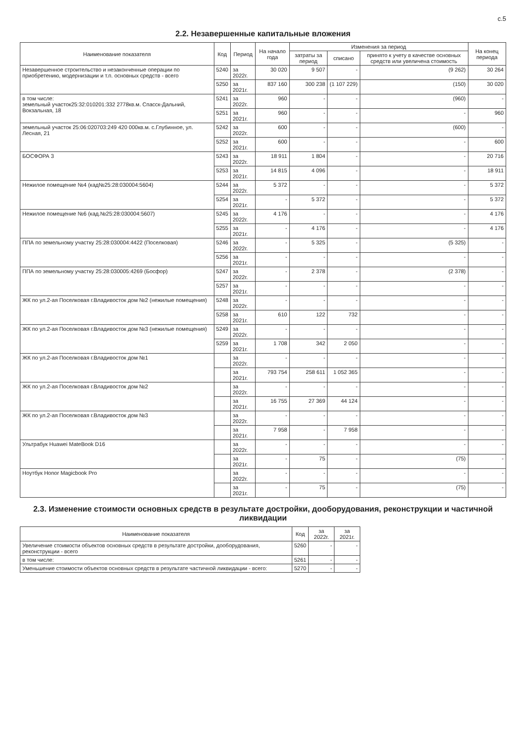с.5
2.2. Незавершенные капитальные вложения
| Наименование показателя | Код | Период | На начало года | Изменения за период | | | На конец периода |
| --- | --- | --- | --- | --- | --- | --- | --- |
| | | | | затраты за период | списано | принято к учету в качестве основных средств или увеличена стоимость | |
| Незавершенное строительство и незаконченные операции по приобретению, модернизации и т.п. основных средств - всего | 5240 | за 2022г. | 30 020 | 9 507 | - | (9 262) | 30 264 |
| | 5250 | за 2021г. | 837 160 | 300 238 | (1 107 229) | (150) | 30 020 |
| в том числе: земельный участок25:32:010201:332 2778кв.м. Спасск-Дальний, Вокзальная, 18 | 5241 | за 2022г. | 960 | - | - | (960) | - |
| | 5251 | за 2021г. | 960 | - | - | - | 960 |
| земельный участок 25:06:020703:249 420 000кв.м. с.Глубинное, ул. Лесная, 21 | 5242 | за 2022г. | 600 | - | - | (600) | - |
| | 5252 | за 2021г. | 600 | - | - | - | 600 |
| БОСФОРА 3 | 5243 | за 2022г. | 18 911 | 1 804 | - | - | 20 716 |
| | 5253 | за 2021г. | 14 815 | 4 096 | - | - | 18 911 |
| Нежилое помещение №4 (кад№25:28:030004:5604) | 5244 | за 2022г. | 5 372 | - | - | - | 5 372 |
| | 5254 | за 2021г. | - | 5 372 | - | - | 5 372 |
| Нежилое помещение №6 (кад.№25:28:030004:5607) | 5245 | за 2022г. | 4 176 | - | - | - | 4 176 |
| | 5255 | за 2021г. | - | 4 176 | - | - | 4 176 |
| ППА по земельному участку 25:28:030004:4422 (Поселковая) | 5246 | за 2022г. | - | 5 325 | - | (5 325) | - |
| | 5256 | за 2021г. | - | - | - | - | - |
| ППА по земельному участку 25:28:030005:4269 (Босфор) | 5247 | за 2022г. | - | 2 378 | - | (2 378) | - |
| | 5257 | за 2021г. | - | - | - | - | - |
| ЖК по ул.2-ая Поселковая г.Владивосток дом №2 (нежилые помещения) | 5248 | за 2022г. | - | - | - | - | - |
| | 5258 | за 2021г. | 610 | 122 | 732 | - | - |
| ЖК по ул.2-ая Поселковая г.Владивосток дом №3 (нежилые помещения) | 5249 | за 2022г. | - | - | - | - | - |
| | 5259 | за 2021г. | 1 708 | 342 | 2 050 | - | - |
| ЖК по ул.2-ая Поселковая г.Владивосток дом №1 | | за 2022г. | - | - | - | - | - |
| | | за 2021г. | 793 754 | 258 611 | 1 052 365 | - | - |
| ЖК по ул.2-ая Поселковая г.Владивосток дом №2 | | за 2022г. | - | - | - | - | - |
| | | за 2021г. | 16 755 | 27 369 | 44 124 | - | - |
| ЖК по ул.2-ая Поселковая г.Владивосток дом №3 | | за 2022г. | - | - | - | - | - |
| | | за 2021г. | 7 958 | - | 7 958 | - | - |
| Ультрабук Huawei MateBook D16 | | за 2022г. | - | - | - | - | - |
| | | за 2021г. | - | 75 | - | (75) | - |
| Ноутбук Honor Magicbook Pro | | за 2022г. | - | - | - | - | - |
| | | за 2021г. | - | 75 | - | (75) | - |
2.3. Изменение стоимости основных средств в результате достройки, дооборудования, реконструкции и частичной ликвидации
| Наименование показателя | Код | за 2022г. | за 2021г. |
| --- | --- | --- | --- |
| Увеличение стоимости объектов основных средств в результате достройки, дооборудования, реконструкции - всего | 5260 | - | - |
| в том числе: | 5261 | - | - |
| Уменьшение стоимости объектов основных средств в результате частичной ликвидации - всего: | 5270 | - | - |